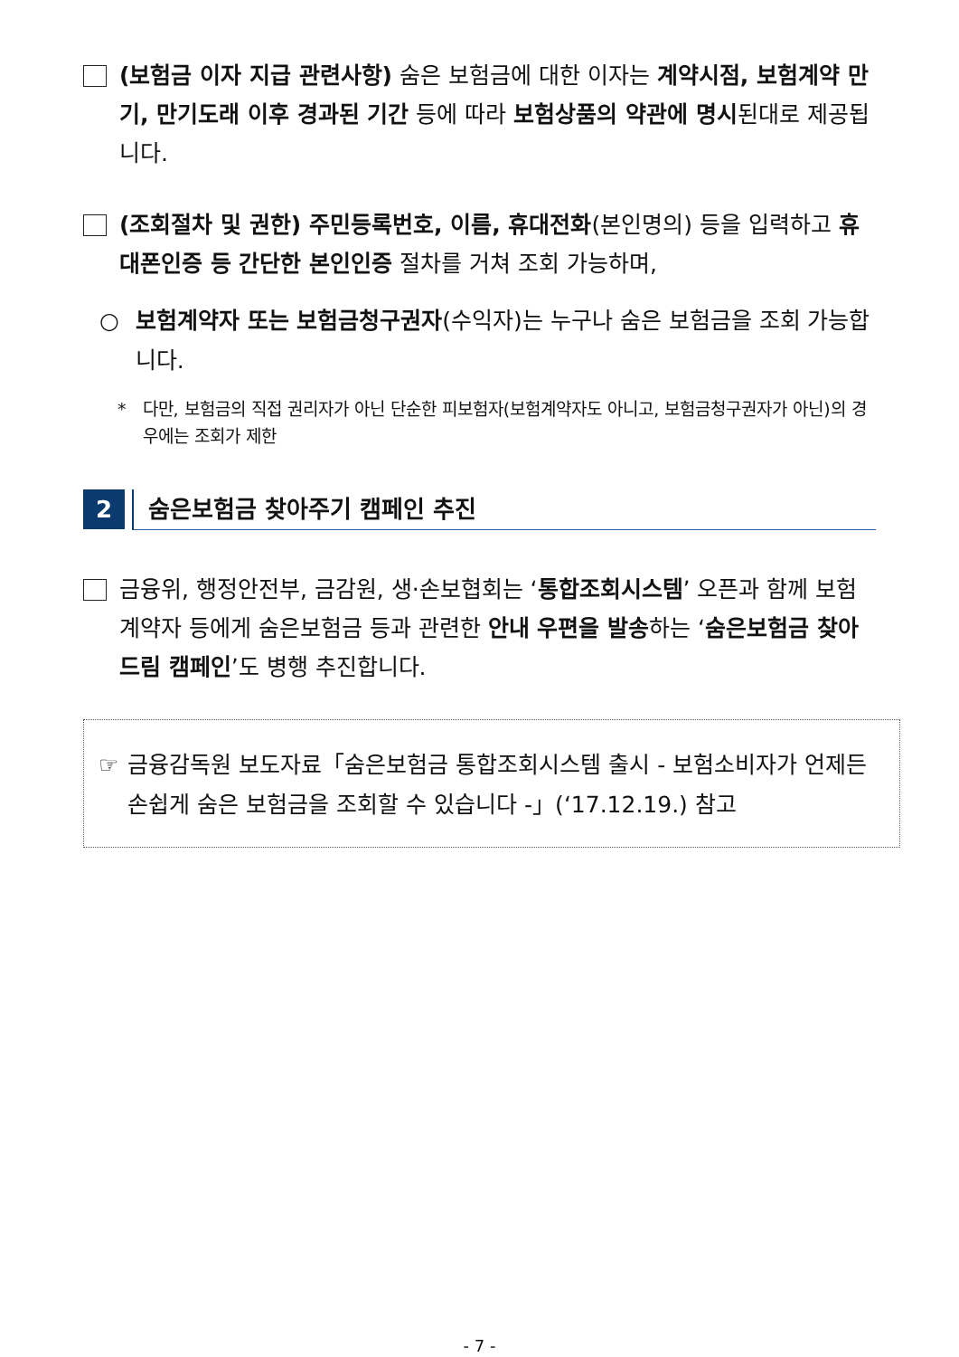(보험금 이자 지급 관련사항) 숨은 보험금에 대한 이자는 계약시점, 보험계약 만기, 만기도래 이후 경과된 기간 등에 따라 보험상품의 약관에 명시된대로 제공됩니다.
(조회절차 및 권한) 주민등록번호, 이름, 휴대전화(본인명의) 등을 입력하고 휴대폰인증 등 간단한 본인인증 절차를 거쳐 조회 가능하며,
○ 보험계약자 또는 보험금청구권자(수익자)는 누구나 숨은 보험금을 조회 가능합니다.
* 다만, 보험금의 직접 권리자가 아닌 단순한 피보험자(보험계약자도 아니고, 보험금청구권자가 아닌)의 경우에는 조회가 제한
2
숨은보험금 찾아주기 캠페인 추진
금융위, 행정안전부, 금감원, 생·손보협회는 ‘통합조회시스템’ 오픈과 함께 보험계약자 등에게 숨은보험금 등과 관련한 안내 우편을 발송하는 ‘숨은보험금 찾아드림 캠페인’도 병행 추진합니다.
☞ 금융감독원 보도자료「숨은보험금 통합조회시스템 출시 - 보험소비자가 언제든 손쉽게 숨은 보험금을 조회할 수 있습니다 -」(‘17.12.19.) 참고
- 7 -